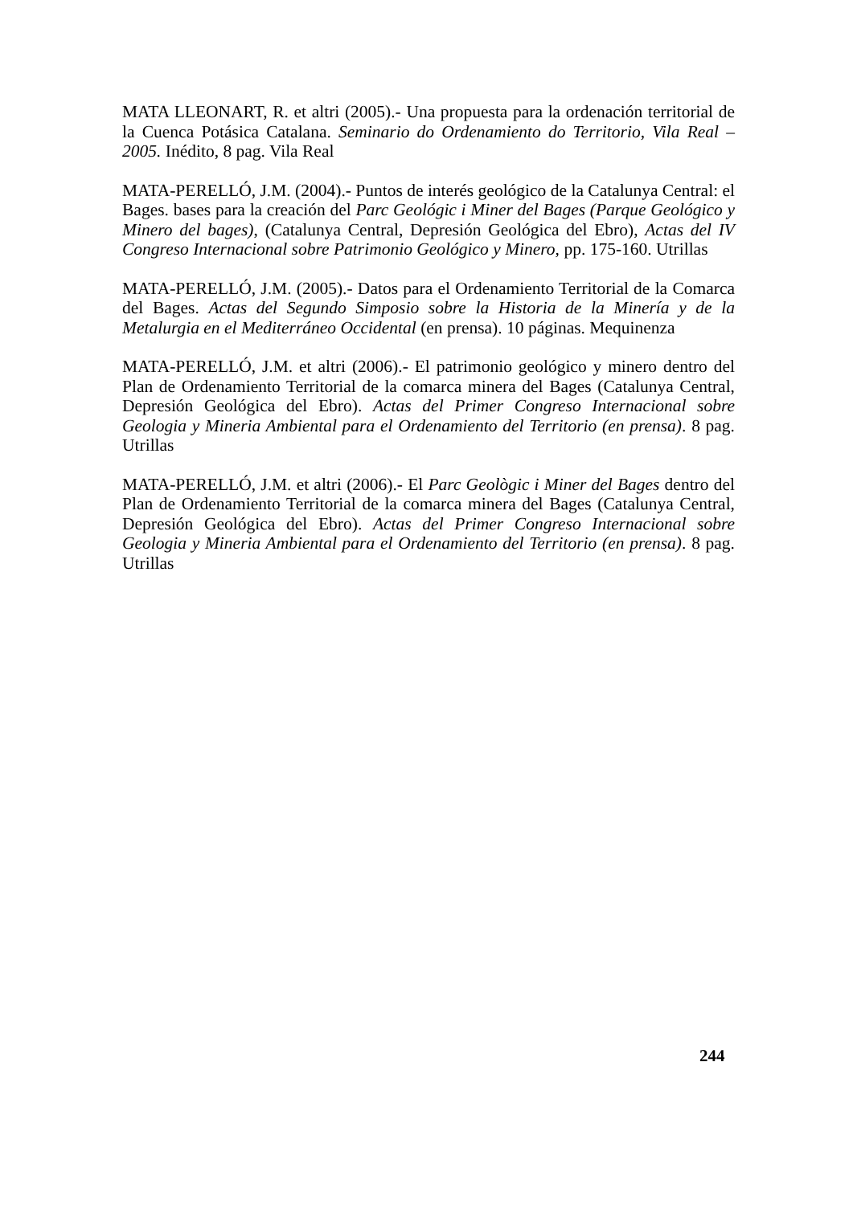MATA LLEONART, R. et altri (2005).- Una propuesta para la ordenación territorial de la Cuenca Potásica Catalana. Seminario do Ordenamiento do Territorio, Vila Real – 2005. Inédito, 8 pag. Vila Real
MATA-PERELLÓ, J.M. (2004).- Puntos de interés geológico de la Catalunya Central: el Bages. bases para la creación del Parc Geológic i Miner del Bages (Parque Geológico y Minero del bages), (Catalunya Central, Depresión Geológica del Ebro), Actas del IV Congreso Internacional sobre Patrimonio Geológico y Minero, pp. 175-160. Utrillas
MATA-PERELLÓ, J.M. (2005).- Datos para el Ordenamiento Territorial de la Comarca del Bages. Actas del Segundo Simposio sobre la Historia de la Minería y de la Metalurgia en el Mediterráneo Occidental (en prensa). 10 páginas. Mequinenza
MATA-PERELLÓ, J.M. et altri (2006).- El patrimonio geológico y minero dentro del Plan de Ordenamiento Territorial de la comarca minera del Bages (Catalunya Central, Depresión Geológica del Ebro). Actas del Primer Congreso Internacional sobre Geologia y Mineria Ambiental para el Ordenamiento del Territorio (en prensa). 8 pag. Utrillas
MATA-PERELLÓ, J.M. et altri (2006).- El Parc Geològic i Miner del Bages dentro del Plan de Ordenamiento Territorial de la comarca minera del Bages (Catalunya Central, Depresión Geológica del Ebro). Actas del Primer Congreso Internacional sobre Geologia y Mineria Ambiental para el Ordenamiento del Territorio (en prensa). 8 pag. Utrillas
244